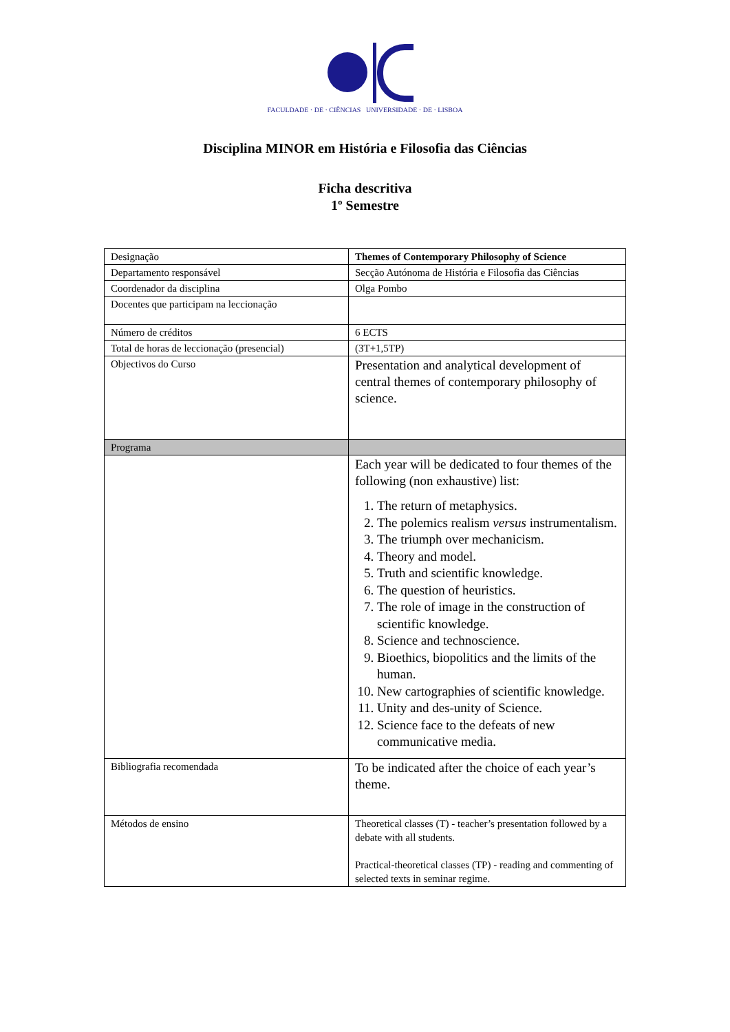FACULDADE · DE · CIÊNCIAS UNIVERSIDADE · DE · LISBOA
Disciplina MINOR em História e Filosofia das Ciências
Ficha descritiva
1º Semestre
| Designação | Themes of Contemporary Philosophy of Science |
| Departamento responsável | Secção Autónoma de História e Filosofia das Ciências |
| Coordenador da disciplina | Olga Pombo |
| Docentes que participam na leccionação | |
| Número de créditos | 6 ECTS |
| Total de horas de leccionação (presencial) | (3T+1,5TP) |
| Objectivos do Curso | Presentation and analytical development of central themes of contemporary philosophy of science. |
| Programa | |
| | Each year will be dedicated to four themes of the following (non exhaustive) list: 1. The return of metaphysics. 2. The polemics realism versus instrumentalism. 3. The triumph over mechanicism. 4. Theory and model. 5. Truth and scientific knowledge. 6. The question of heuristics. 7. The role of image in the construction of scientific knowledge. 8. Science and technoscience. 9. Bioethics, biopolitics and the limits of the human. 10. New cartographies of scientific knowledge. 11. Unity and des-unity of Science. 12. Science face to the defeats of new communicative media. |
| Bibliografia recomendada | To be indicated after the choice of each year’s theme. |
| Métodos de ensino | Theoretical classes (T) - teacher’s presentation followed by a debate with all students. Practical-theoretical classes (TP) - reading and commenting of selected texts in seminar regime. |